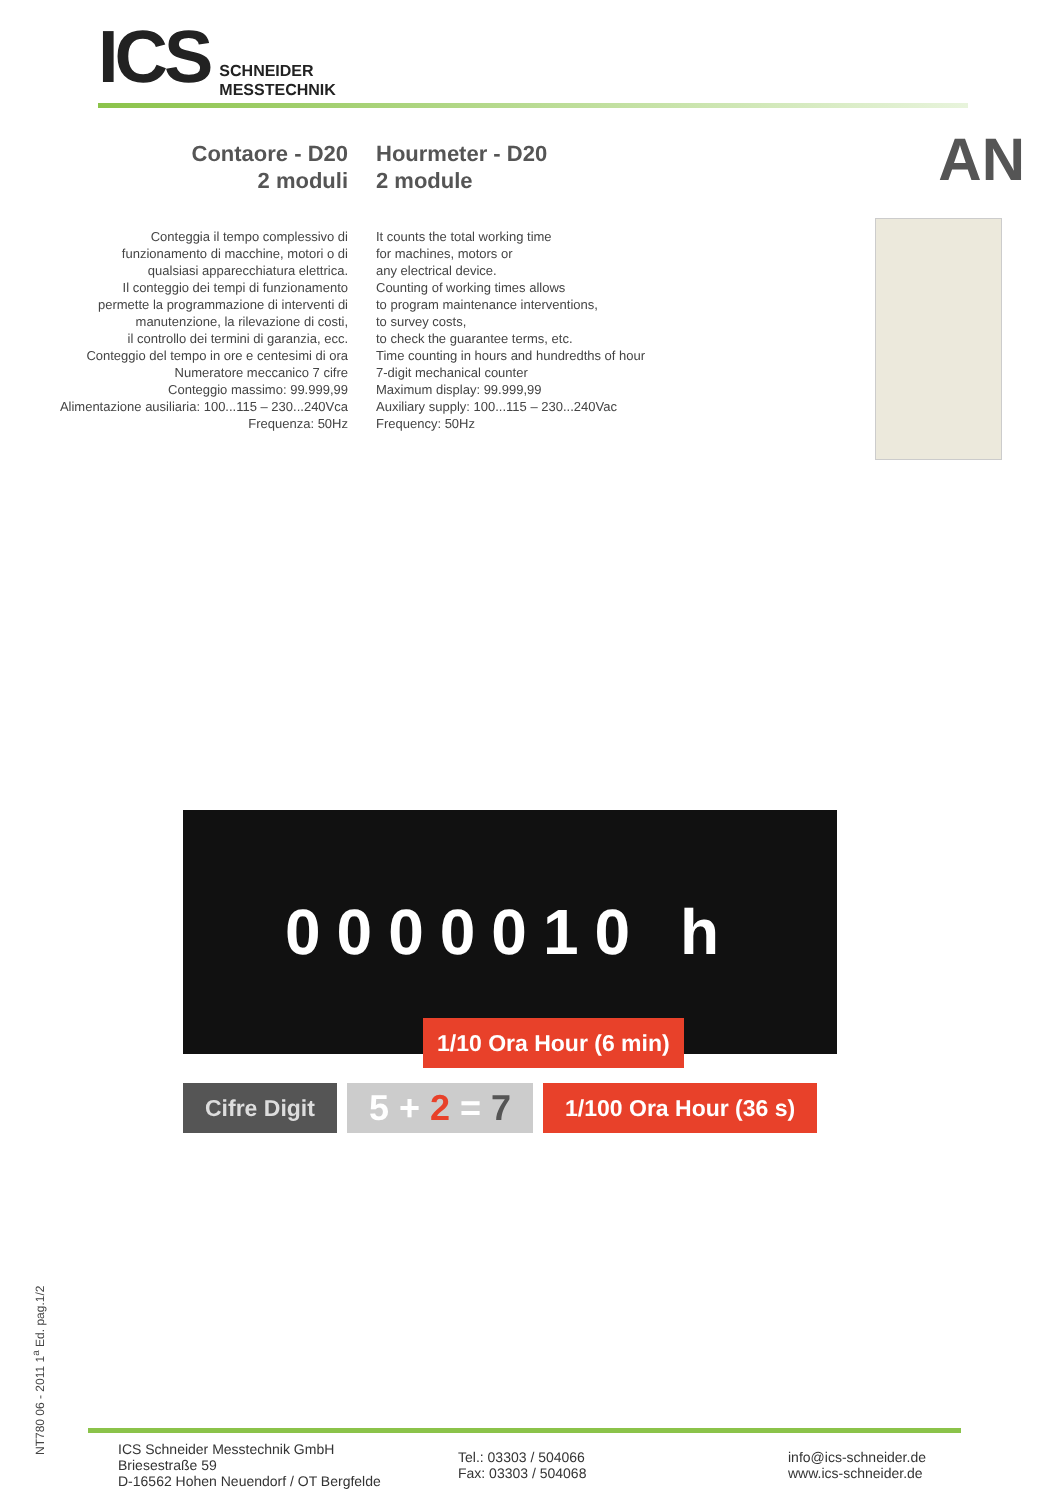ICS SCHNEIDER
MESSTECHNIK
AN
Contaore - D20
2 moduli
Conteggia il tempo complessivo di
funzionamento di macchine, motori o di
qualsiasi apparecchiatura elettrica.
Il conteggio dei tempi di funzionamento
permette la programmazione di interventi di
manutenzione, la rilevazione di costi,
il controllo dei termini di garanzia, ecc.
Conteggio del tempo in ore e centesimi di ora
Numeratore meccanico 7 cifre
Conteggio massimo: 99.999,99
Alimentazione ausiliaria: 100...115 – 230...240Vca
Frequenza: 50Hz
Hourmeter - D20
2 module
It counts the total working time
for machines, motors or
any electrical device.
Counting of working times allows
to program maintenance interventions,
to survey costs,
to check the guarantee terms, etc.
Time counting in hours and hundredths of hour
7-digit mechanical counter
Maximum display: 99.999,99
Auxiliary supply: 100...115 – 230...240Vac
Frequency: 50Hz
0000010 h
1/10 Ora Hour (6 min)
Cifre Digit
5 + 2 = 7
1/100 Ora Hour (36 s)
NT780 06 - 2011 1<sup>a</sup> Ed. pag.1/2
ICS Schneider Messtechnik GmbH
Briesestraße 59
D-16562 Hohen Neuendorf / OT Bergfelde
Tel.: 03303 / 504066
Fax: 03303 / 504068
info@ics-schneider.de
www.ics-schneider.de